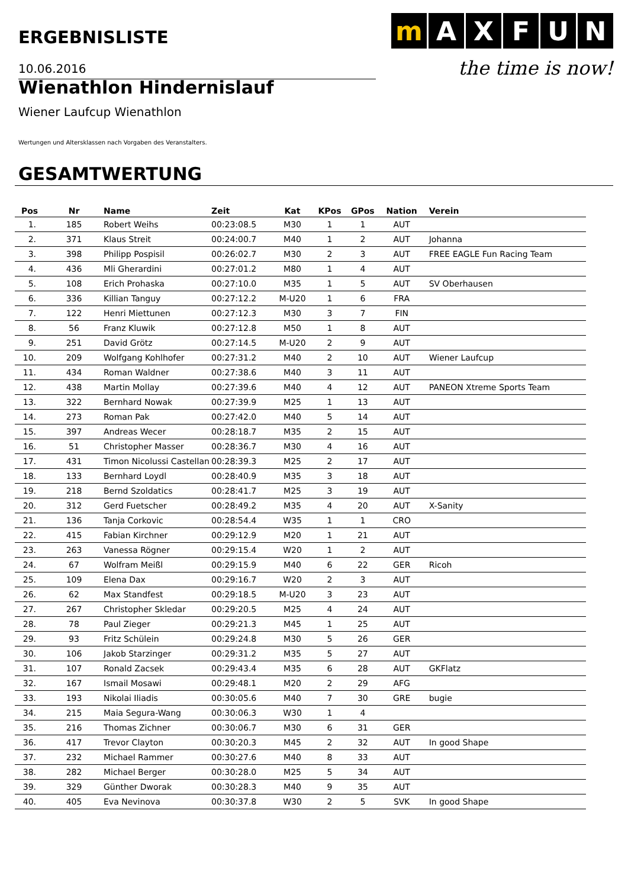ERGEBNISLISTE
m AXFUN
the time is now!
10.06.2016
Wienathlon Hindernislauf
Wiener Laufcup Wienathlon
Wertungen und Altersklassen nach Vorgaben des Veranstalters.
GESAMTWERTUNG
| Pos | Nr | Name | Zeit | Kat | KPos | GPos | Nation | Verein |
| --- | --- | --- | --- | --- | --- | --- | --- | --- |
| 1. | 185 | Robert Weihs | 00:23:08.5 | M30 | 1 | 1 | AUT | |
| 2. | 371 | Klaus Streit | 00:24:00.7 | M40 | 1 | 2 | AUT | Johanna |
| 3. | 398 | Philipp Pospisil | 00:26:02.7 | M30 | 2 | 3 | AUT | FREE EAGLE Fun Racing Team |
| 4. | 436 | Mli Gherardini | 00:27:01.2 | M80 | 1 | 4 | AUT | |
| 5. | 108 | Erich Prohaska | 00:27:10.0 | M35 | 1 | 5 | AUT | SV Oberhausen |
| 6. | 336 | Killian Tanguy | 00:27:12.2 | M-U20 | 1 | 6 | FRA | |
| 7. | 122 | Henri Miettunen | 00:27:12.3 | M30 | 3 | 7 | FIN | |
| 8. | 56 | Franz Kluwik | 00:27:12.8 | M50 | 1 | 8 | AUT | |
| 9. | 251 | David Grötz | 00:27:14.5 | M-U20 | 2 | 9 | AUT | |
| 10. | 209 | Wolfgang Kohlhofer | 00:27:31.2 | M40 | 2 | 10 | AUT | Wiener Laufcup |
| 11. | 434 | Roman Waldner | 00:27:38.6 | M40 | 3 | 11 | AUT | |
| 12. | 438 | Martin Mollay | 00:27:39.6 | M40 | 4 | 12 | AUT | PANEON Xtreme Sports Team |
| 13. | 322 | Bernhard Nowak | 00:27:39.9 | M25 | 1 | 13 | AUT | |
| 14. | 273 | Roman Pak | 00:27:42.0 | M40 | 5 | 14 | AUT | |
| 15. | 397 | Andreas Wecer | 00:28:18.7 | M35 | 2 | 15 | AUT | |
| 16. | 51 | Christopher Masser | 00:28:36.7 | M30 | 4 | 16 | AUT | |
| 17. | 431 | Timon Nicolussi Castellan | 00:28:39.3 | M25 | 2 | 17 | AUT | |
| 18. | 133 | Bernhard Loydl | 00:28:40.9 | M35 | 3 | 18 | AUT | |
| 19. | 218 | Bernd Szoldatics | 00:28:41.7 | M25 | 3 | 19 | AUT | |
| 20. | 312 | Gerd Fuetscher | 00:28:49.2 | M35 | 4 | 20 | AUT | X-Sanity |
| 21. | 136 | Tanja Corkovic | 00:28:54.4 | W35 | 1 | 1 | CRO | |
| 22. | 415 | Fabian Kirchner | 00:29:12.9 | M20 | 1 | 21 | AUT | |
| 23. | 263 | Vanessa Rögner | 00:29:15.4 | W20 | 1 | 2 | AUT | |
| 24. | 67 | Wolfram Meißl | 00:29:15.9 | M40 | 6 | 22 | GER | Ricoh |
| 25. | 109 | Elena Dax | 00:29:16.7 | W20 | 2 | 3 | AUT | |
| 26. | 62 | Max Standfest | 00:29:18.5 | M-U20 | 3 | 23 | AUT | |
| 27. | 267 | Christopher Skledar | 00:29:20.5 | M25 | 4 | 24 | AUT | |
| 28. | 78 | Paul Zieger | 00:29:21.3 | M45 | 1 | 25 | AUT | |
| 29. | 93 | Fritz Schülein | 00:29:24.8 | M30 | 5 | 26 | GER | |
| 30. | 106 | Jakob Starzinger | 00:29:31.2 | M35 | 5 | 27 | AUT | |
| 31. | 107 | Ronald Zacsek | 00:29:43.4 | M35 | 6 | 28 | AUT | GKFlatz |
| 32. | 167 | Ismail Mosawi | 00:29:48.1 | M20 | 2 | 29 | AFG | |
| 33. | 193 | Nikolai Iliadis | 00:30:05.6 | M40 | 7 | 30 | GRE | bugie |
| 34. | 215 | Maia Segura-Wang | 00:30:06.3 | W30 | 1 | 4 | | |
| 35. | 216 | Thomas Zichner | 00:30:06.7 | M30 | 6 | 31 | GER | |
| 36. | 417 | Trevor Clayton | 00:30:20.3 | M45 | 2 | 32 | AUT | In good Shape |
| 37. | 232 | Michael Rammer | 00:30:27.6 | M40 | 8 | 33 | AUT | |
| 38. | 282 | Michael Berger | 00:30:28.0 | M25 | 5 | 34 | AUT | |
| 39. | 329 | Günther Dworak | 00:30:28.3 | M40 | 9 | 35 | AUT | |
| 40. | 405 | Eva Nevinova | 00:30:37.8 | W30 | 2 | 5 | SVK | In good Shape |